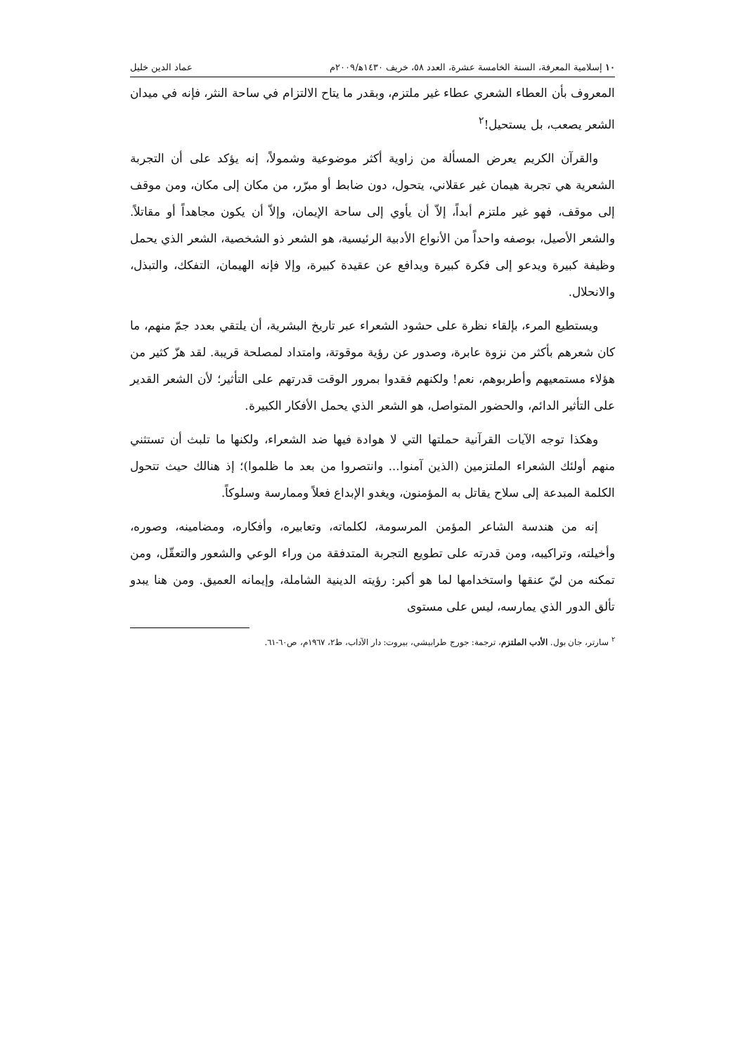١٠ إسلامية المعرفة، السنة الخامسة عشرة، العدد ٥٨، خريف ١٤٣٠ﻫ/٢٠٠٩م عماد الدين خليل
المعروف بأن العطاء الشعري عطاء غير ملتزم، وبقدر ما يتاح الالتزام في ساحة النثر، فإنه في ميدان الشعر يصعب، بل يستحيل!<sup>٢</sup>
والقرآن الكريم يعرض المسألة من زاوية أكثر موضوعية وشمولاً، إنه يؤكد على أن التجربة الشعرية هي تجربة هيمان غير عقلاني، يتحول، دون ضابط أو مبرّر، من مكان إلى مكان، ومن موقف إلى موقف، فهو غير ملتزم أبداً، إلاّ أن يأوي إلى ساحة الإيمان، وإلاّ أن يكون مجاهداً أو مقاتلاً. والشعر الأصيل، بوصفه واحداً من الأنواع الأدبية الرئيسية، هو الشعر ذو الشخصية، الشعر الذي يحمل وظيفة كبيرة ويدعو إلى فكرة كبيرة ويدافع عن عقيدة كبيرة، وإلا فإنه الهيمان، التفكك، والتبذل، والانحلال.
ويستطيع المرء، بإلقاء نظرة على حشود الشعراء عبر تاريخ البشرية، أن يلتقي بعدد جمّ منهم، ما كان شعرهم بأكثر من نزوة عابرة، وصدور عن رؤية موقوتة، وامتداد لمصلحة قريبة. لقد هزّ كثير من هؤلاء مستمعيهم وأطربوهم، نعم! ولكنهم فقدوا بمرور الوقت قدرتهم على التأثير؛ لأن الشعر القدير على التأثير الدائم، والحضور المتواصل، هو الشعر الذي يحمل الأفكار الكبيرة.
وهكذا توجه الآيات القرآنية حملتها التي لا هوادة فيها ضد الشعراء، ولكنها ما تلبث أن تستثني منهم أولئك الشعراء الملتزمين (الذين آمنوا... وانتصروا من بعد ما ظلموا)؛ إذ هنالك حيث تتحول الكلمة المبدعة إلى سلاح يقاتل به المؤمنون، ويغدو الإبداع فعلاً وممارسة وسلوكاً.
إنه من هندسة الشاعر المؤمن المرسومة، لكلماته، وتعابيره، وأفكاره، ومضامينه، وصوره، وأخيلته، وتراكيبه، ومن قدرته على تطويع التجربة المتدفقة من وراء الوعي والشعور والتعقّل، ومن تمكنه من ليّ عنقها واستخدامها لما هو أكبر: رؤيته الدينية الشاملة، وإيمانه العميق. ومن هنا يبدو تألق الدور الذي يمارسه، ليس على مستوى
<sup>٢</sup> سارتر، جان بول. الأدب الملتزم، ترجمة: جورج طرابيشي، بيروت: دار الآداب، ط٢، ١٩٦٧م، ص٦٠-٦١.